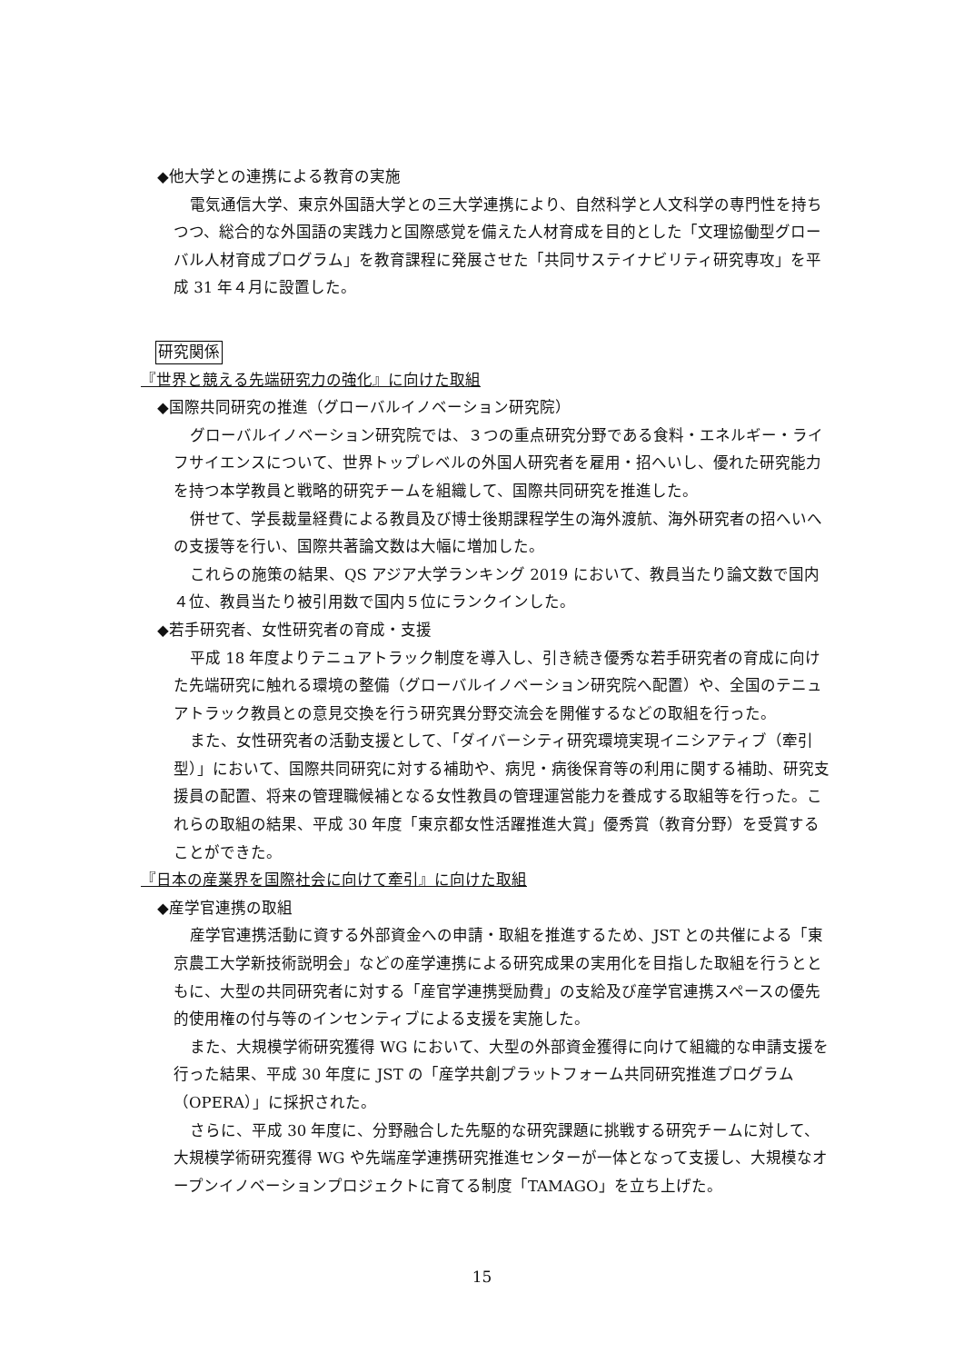◆他大学との連携による教育の実施
電気通信大学、東京外国語大学との三大学連携により、自然科学と人文科学の専門性を持ちつつ、総合的な外国語の実践力と国際感覚を備えた人材育成を目的とした「文理協働型グローバル人材育成プログラム」を教育課程に発展させた「共同サステイナビリティ研究専攻」を平成 31 年４月に設置した。
研究関係
『世界と競える先端研究力の強化』に向けた取組
◆国際共同研究の推進（グローバルイノベーション研究院）
グローバルイノベーション研究院では、３つの重点研究分野である食料・エネルギー・ライフサイエンスについて、世界トップレベルの外国人研究者を雇用・招へいし、優れた研究能力を持つ本学教員と戦略的研究チームを組織して、国際共同研究を推進した。
併せて、学長裁量経費による教員及び博士後期課程学生の海外渡航、海外研究者の招へいへの支援等を行い、国際共著論文数は大幅に増加した。
これらの施策の結果、QS アジア大学ランキング 2019 において、教員当たり論文数で国内４位、教員当たり被引用数で国内５位にランクインした。
◆若手研究者、女性研究者の育成・支援
平成 18 年度よりテニュアトラック制度を導入し、引き続き優秀な若手研究者の育成に向けた先端研究に触れる環境の整備（グローバルイノベーション研究院へ配置）や、全国のテニュアトラック教員との意見交換を行う研究異分野交流会を開催するなどの取組を行った。
また、女性研究者の活動支援として、「ダイバーシティ研究環境実現イニシアティブ（牽引型）」において、国際共同研究に対する補助や、病児・病後保育等の利用に関する補助、研究支援員の配置、将来の管理職候補となる女性教員の管理運営能力を養成する取組等を行った。これらの取組の結果、平成 30 年度「東京都女性活躍推進大賞」優秀賞（教育分野）を受賞することができた。
『日本の産業界を国際社会に向けて牽引』に向けた取組
◆産学官連携の取組
産学官連携活動に資する外部資金への申請・取組を推進するため、JST との共催による「東京農工大学新技術説明会」などの産学連携による研究成果の実用化を目指した取組を行うとともに、大型の共同研究者に対する「産官学連携奨励費」の支給及び産学官連携スペースの優先的使用権の付与等のインセンティブによる支援を実施した。
また、大規模学術研究獲得 WG において、大型の外部資金獲得に向けて組織的な申請支援を行った結果、平成 30 年度に JST の「産学共創プラットフォーム共同研究推進プログラム（OPERA）」に採択された。
さらに、平成 30 年度に、分野融合した先駆的な研究課題に挑戦する研究チームに対して、大規模学術研究獲得 WG や先端産学連携研究推進センターが一体となって支援し、大規模なオープンイノベーションプロジェクトに育てる制度「TAMAGO」を立ち上げた。
15